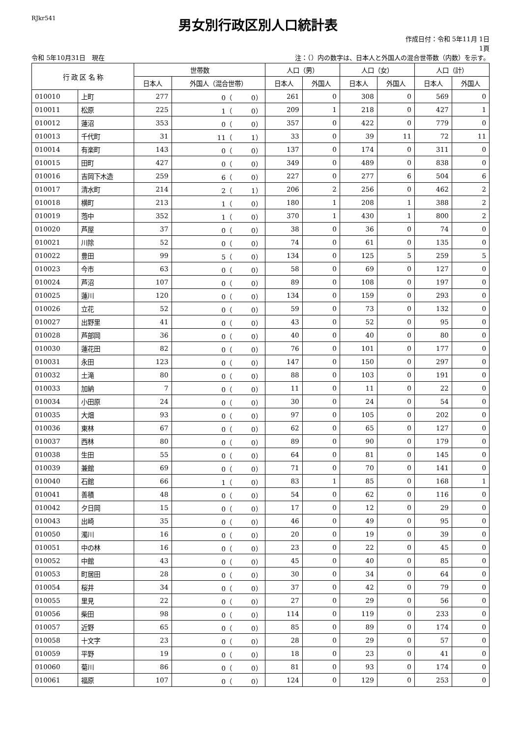RJkr541
男女別行政区別人口統計表
作成日付：令和 5年11月 1日
1頁
令和 5年10月31日　現在 注：（）内の数字は、日本人と外国人の混合世帯数（内数）を示す。
| 行 政 区 名 称 | | 世帯数 | | 人口（男） | | 人口（女） | | 人口（計） | |
| --- | --- | --- | --- | --- | --- | --- | --- | --- | --- |
| | | 日本人 | 外国人（混合世帯） | 日本人 | 外国人 | 日本人 | 外国人 | 日本人 | 外国人 |
| 010010 | 上町 | 277 | 0（ 0） | 261 | 0 | 308 | 0 | 569 | 0 |
| 010011 | 松原 | 225 | 1（ 0） | 209 | 1 | 218 | 0 | 427 | 1 |
| 010012 | 蓮沼 | 353 | 0（ 0） | 357 | 0 | 422 | 0 | 779 | 0 |
| 010013 | 千代町 | 31 | 11（ 1） | 33 | 0 | 39 | 11 | 72 | 11 |
| 010014 | 有楽町 | 143 | 0（ 0） | 137 | 0 | 174 | 0 | 311 | 0 |
| 010015 | 田町 | 427 | 0（ 0） | 349 | 0 | 489 | 0 | 838 | 0 |
| 010016 | 吉岡下木造 | 259 | 6（ 0） | 227 | 0 | 277 | 6 | 504 | 6 |
| 010017 | 清水町 | 214 | 2（ 1） | 206 | 2 | 256 | 0 | 462 | 2 |
| 010018 | 横町 | 213 | 1（ 0） | 180 | 1 | 208 | 1 | 388 | 2 |
| 010019 | 萢中 | 352 | 1（ 0） | 370 | 1 | 430 | 1 | 800 | 2 |
| 010020 | 芦屋 | 37 | 0（ 0） | 38 | 0 | 36 | 0 | 74 | 0 |
| 010021 | 川除 | 52 | 0（ 0） | 74 | 0 | 61 | 0 | 135 | 0 |
| 010022 | 豊田 | 99 | 5（ 0） | 134 | 0 | 125 | 5 | 259 | 5 |
| 010023 | 今市 | 63 | 0（ 0） | 58 | 0 | 69 | 0 | 127 | 0 |
| 010024 | 芦沼 | 107 | 0（ 0） | 89 | 0 | 108 | 0 | 197 | 0 |
| 010025 | 蓮川 | 120 | 0（ 0） | 134 | 0 | 159 | 0 | 293 | 0 |
| 010026 | 立花 | 52 | 0（ 0） | 59 | 0 | 73 | 0 | 132 | 0 |
| 010027 | 出野里 | 41 | 0（ 0） | 43 | 0 | 52 | 0 | 95 | 0 |
| 010028 | 芦部岡 | 36 | 0（ 0） | 40 | 0 | 40 | 0 | 80 | 0 |
| 010030 | 蓮花田 | 82 | 0（ 0） | 76 | 0 | 101 | 0 | 177 | 0 |
| 010031 | 永田 | 123 | 0（ 0） | 147 | 0 | 150 | 0 | 297 | 0 |
| 010032 | 土滝 | 80 | 0（ 0） | 88 | 0 | 103 | 0 | 191 | 0 |
| 010033 | 加納 | 7 | 0（ 0） | 11 | 0 | 11 | 0 | 22 | 0 |
| 010034 | 小田原 | 24 | 0（ 0） | 30 | 0 | 24 | 0 | 54 | 0 |
| 010035 | 大畑 | 93 | 0（ 0） | 97 | 0 | 105 | 0 | 202 | 0 |
| 010036 | 東林 | 67 | 0（ 0） | 62 | 0 | 65 | 0 | 127 | 0 |
| 010037 | 西林 | 80 | 0（ 0） | 89 | 0 | 90 | 0 | 179 | 0 |
| 010038 | 生田 | 55 | 0（ 0） | 64 | 0 | 81 | 0 | 145 | 0 |
| 010039 | 兼館 | 69 | 0（ 0） | 71 | 0 | 70 | 0 | 141 | 0 |
| 010040 | 石館 | 66 | 1（ 0） | 83 | 1 | 85 | 0 | 168 | 1 |
| 010041 | 善積 | 48 | 0（ 0） | 54 | 0 | 62 | 0 | 116 | 0 |
| 010042 | 夕日岡 | 15 | 0（ 0） | 17 | 0 | 12 | 0 | 29 | 0 |
| 010043 | 出崎 | 35 | 0（ 0） | 46 | 0 | 49 | 0 | 95 | 0 |
| 010050 | 濁川 | 16 | 0（ 0） | 20 | 0 | 19 | 0 | 39 | 0 |
| 010051 | 中の林 | 16 | 0（ 0） | 23 | 0 | 22 | 0 | 45 | 0 |
| 010052 | 中館 | 43 | 0（ 0） | 45 | 0 | 40 | 0 | 85 | 0 |
| 010053 | 町居田 | 28 | 0（ 0） | 30 | 0 | 34 | 0 | 64 | 0 |
| 010054 | 桜井 | 34 | 0（ 0） | 37 | 0 | 42 | 0 | 79 | 0 |
| 010055 | 里見 | 22 | 0（ 0） | 27 | 0 | 29 | 0 | 56 | 0 |
| 010056 | 柴田 | 98 | 0（ 0） | 114 | 0 | 119 | 0 | 233 | 0 |
| 010057 | 近野 | 65 | 0（ 0） | 85 | 0 | 89 | 0 | 174 | 0 |
| 010058 | 十文字 | 23 | 0（ 0） | 28 | 0 | 29 | 0 | 57 | 0 |
| 010059 | 平野 | 19 | 0（ 0） | 18 | 0 | 23 | 0 | 41 | 0 |
| 010060 | 菊川 | 86 | 0（ 0） | 81 | 0 | 93 | 0 | 174 | 0 |
| 010061 | 福原 | 107 | 0（ 0） | 124 | 0 | 129 | 0 | 253 | 0 |